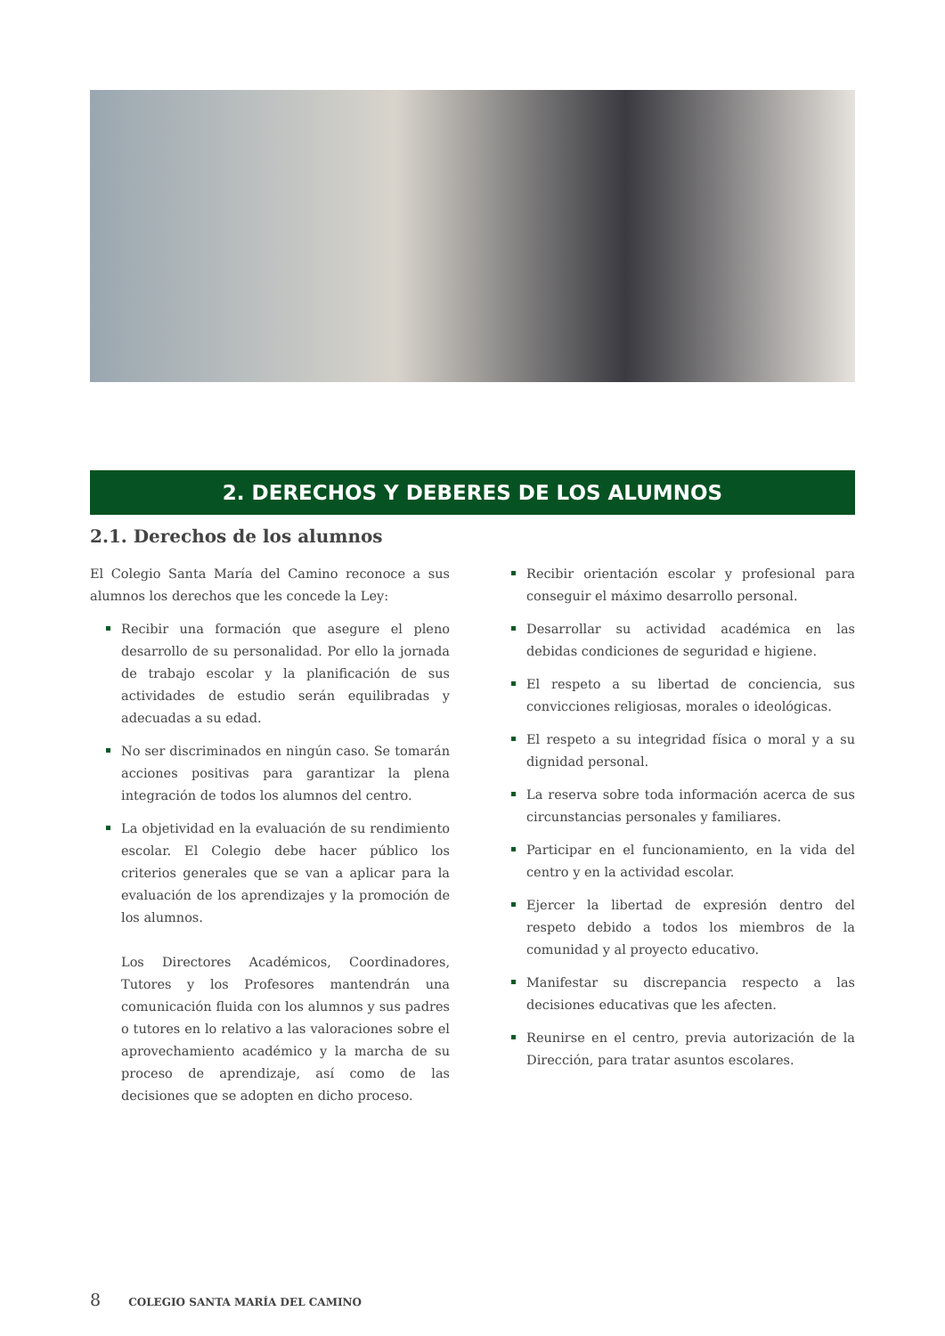2. DERECHOS Y DEBERES DE LOS ALUMNOS
2.1. Derechos de los alumnos
El Colegio Santa María del Camino reconoce a sus alumnos los derechos que les concede la Ley:
Recibir una formación que asegure el pleno desarrollo de su personalidad. Por ello la jornada de trabajo escolar y la planificación de sus actividades de estudio serán equilibradas y adecuadas a su edad.
No ser discriminados en ningún caso. Se tomarán acciones positivas para garantizar la plena integración de todos los alumnos del centro.
La objetividad en la evaluación de su rendimiento escolar. El Colegio debe hacer público los criterios generales que se van a aplicar para la evaluación de los aprendizajes y la promoción de los alumnos.
Los Directores Académicos, Coordinadores, Tutores y los Profesores mantendrán una comunicación fluida con los alumnos y sus padres o tutores en lo relativo a las valoraciones sobre el aprovechamiento académico y la marcha de su proceso de aprendizaje, así como de las decisiones que se adopten en dicho proceso.
Recibir orientación escolar y profesional para conseguir el máximo desarrollo personal.
Desarrollar su actividad académica en las debidas condiciones de seguridad e higiene.
El respeto a su libertad de conciencia, sus convicciones religiosas, morales o ideológicas.
El respeto a su integridad física o moral y a su dignidad personal.
La reserva sobre toda información acerca de sus circunstancias personales y familiares.
Participar en el funcionamiento, en la vida del centro y en la actividad escolar.
Ejercer la libertad de expresión dentro del respeto debido a todos los miembros de la comunidad y al proyecto educativo.
Manifestar su discrepancia respecto a las decisiones educativas que les afecten.
Reunirse en el centro, previa autorización de la Dirección, para tratar asuntos escolares.
8 COLEGIO SANTA MARÍA DEL CAMINO